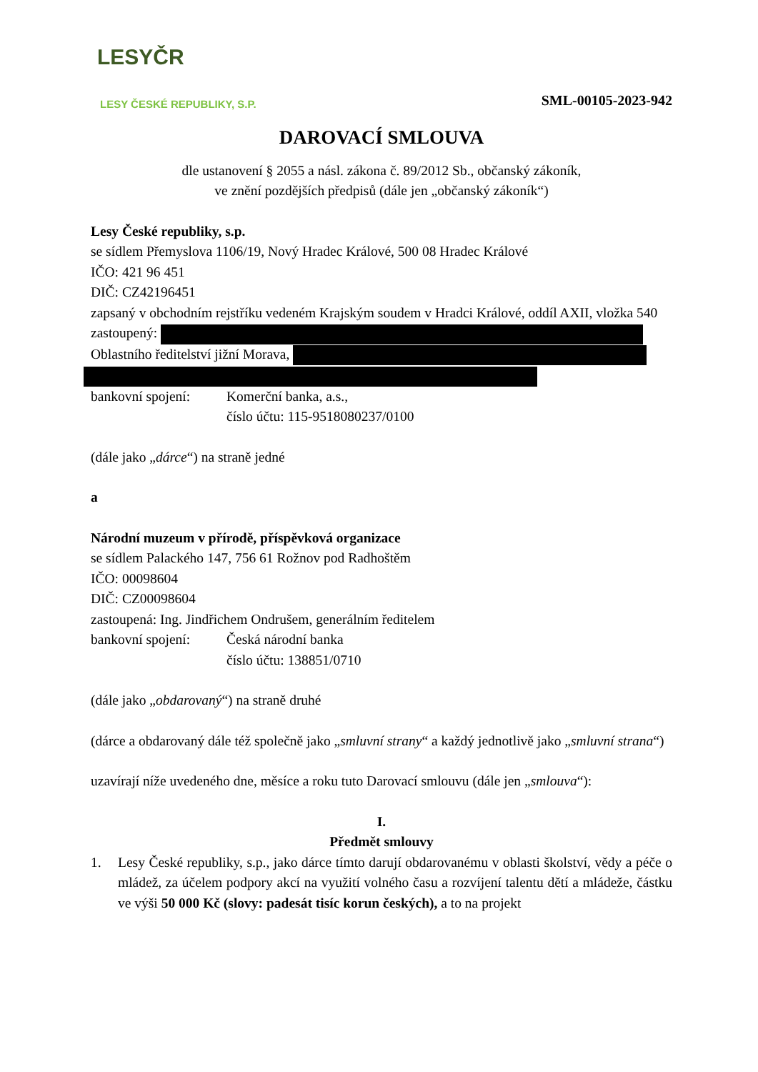LESYČR
LESY ČESKÉ REPUBLIKY, S.P. SML-00105-2023-942
DAROVACÍ SMLOUVA
dle ustanovení § 2055 a násl. zákona č. 89/2012 Sb., občanský zákoník,
ve znění pozdějších předpisů (dále jen „občanský zákoník“)
Lesy České republiky, s.p.
se sídlem Přemyslova 1106/19, Nový Hradec Králové, 500 08 Hradec Králové
IČO: 421 96 451
DIČ: CZ42196451
zapsaný v obchodním rejstříku vedeném Krajským soudem v Hradci Králové, oddíl AXII, vložka 540
zastoupený:
Oblastního ředitelství jižní Morava,
bankovní spojení: Komerční banka, a.s.,
číslo účtu: 115-9518080237/0100
(dále jako „dárce“) na straně jedné
a
Národní muzeum v přírodě, příspěvková organizace
se sídlem Palackého 147, 756 61 Rožnov pod Radhoštěm
IČO: 00098604
DIČ: CZ00098604
zastoupená: Ing. Jindřichem Ondrušem, generálním ředitelem
bankovní spojení: Česká národní banka
číslo účtu: 138851/0710
(dále jako „obdarovaný“) na straně druhé
(dárce a obdarovaný dále též společně jako „smluvní strany“ a každý jednotlivě jako „smluvní strana“)
uzavírají níže uvedeného dne, měsíce a roku tuto Darovací smlouvu (dále jen „smlouva“):
I.
Předmět smlouvy
1. Lesy České republiky, s.p., jako dárce tímto darují obdarovanému v oblasti školství, vědy a péče o mládež, za účelem podpory akcí na využití volného času a rozvíjení talentu dětí a mládeže, částku ve výši 50 000 Kč (slovy: padesát tisíc korun českých), a to na projekt